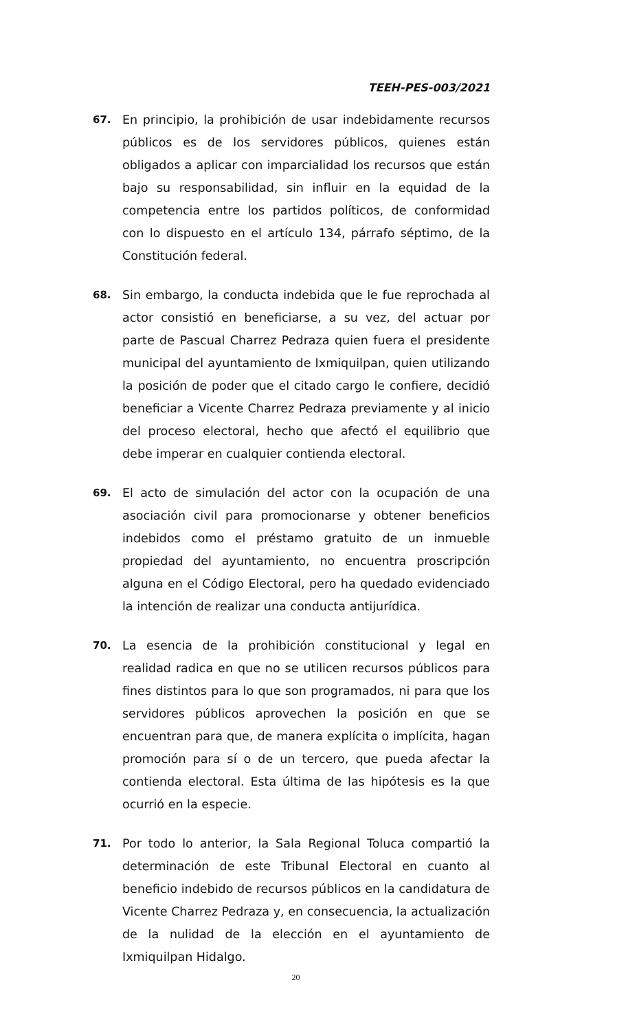TEEH-PES-003/2021
67.
En principio, la prohibición de usar indebidamente recursos públicos es de los servidores públicos, quienes están obligados a aplicar con imparcialidad los recursos que están bajo su responsabilidad, sin influir en la equidad de la competencia entre los partidos políticos, de conformidad con lo dispuesto en el artículo 134, párrafo séptimo, de la Constitución federal.
68.
Sin embargo, la conducta indebida que le fue reprochada al actor consistió en beneficiarse, a su vez, del actuar por parte de Pascual Charrez Pedraza quien fuera el presidente municipal del ayuntamiento de Ixmiquilpan, quien utilizando la posición de poder que el citado cargo le confiere, decidió beneficiar a Vicente Charrez Pedraza previamente y al inicio del proceso electoral, hecho que afectó el equilibrio que debe imperar en cualquier contienda electoral.
69.
El acto de simulación del actor con la ocupación de una asociación civil para promocionarse y obtener beneficios indebidos como el préstamo gratuito de un inmueble propiedad del ayuntamiento, no encuentra proscripción alguna en el Código Electoral, pero ha quedado evidenciado la intención de realizar una conducta antijurídica.
70.
La esencia de la prohibición constitucional y legal en realidad radica en que no se utilicen recursos públicos para fines distintos para lo que son programados, ni para que los servidores públicos aprovechen la posición en que se encuentran para que, de manera explícita o implícita, hagan promoción para sí o de un tercero, que pueda afectar la contienda electoral. Esta última de las hipótesis es la que ocurrió en la especie.
71.
Por todo lo anterior, la Sala Regional Toluca compartió la determinación de este Tribunal Electoral en cuanto al beneficio indebido de recursos públicos en la candidatura de Vicente Charrez Pedraza y, en consecuencia, la actualización de la nulidad de la elección en el ayuntamiento de Ixmiquilpan Hidalgo.
20